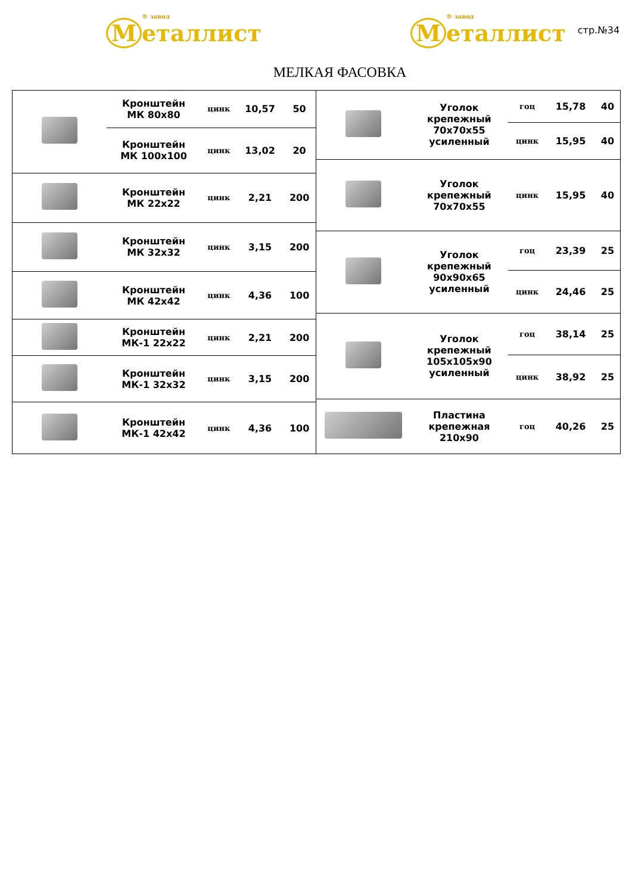® завод
M еталлист
® завод
M еталлист
стр.№34
МЕЛКАЯ ФАСОВКА
| | Кронштейн МК 80х80 | цинк | 10,57 | 50 |
| | Кронштейн МК 100х100 | цинк | 13,02 | 20 |
| | Кронштейн МК 22х22 | цинк | 2,21 | 200 |
| | Кронштейн МК 32х32 | цинк | 3,15 | 200 |
| | Кронштейн МК 42х42 | цинк | 4,36 | 100 |
| | Кронштейн МК-1 22х22 | цинк | 2,21 | 200 |
| | Кронштейн МК-1 32х32 | цинк | 3,15 | 200 |
| | Кронштейн МК-1 42х42 | цинк | 4,36 | 100 |
| | Уголок крепежный 70х70х55 усиленный | гоц | 15,78 | 40 |
| | | цинк | 15,95 | 40 |
| | Уголок крепежный 70х70х55 | цинк | 15,95 | 40 |
| | Уголок крепежный 90х90х65 усиленный | гоц | 23,39 | 25 |
| | | цинк | 24,46 | 25 |
| | Уголок крепежный 105х105х90 усиленный | гоц | 38,14 | 25 |
| | | цинк | 38,92 | 25 |
| | Пластина крепежная 210х90 | гоц | 40,26 | 25 |